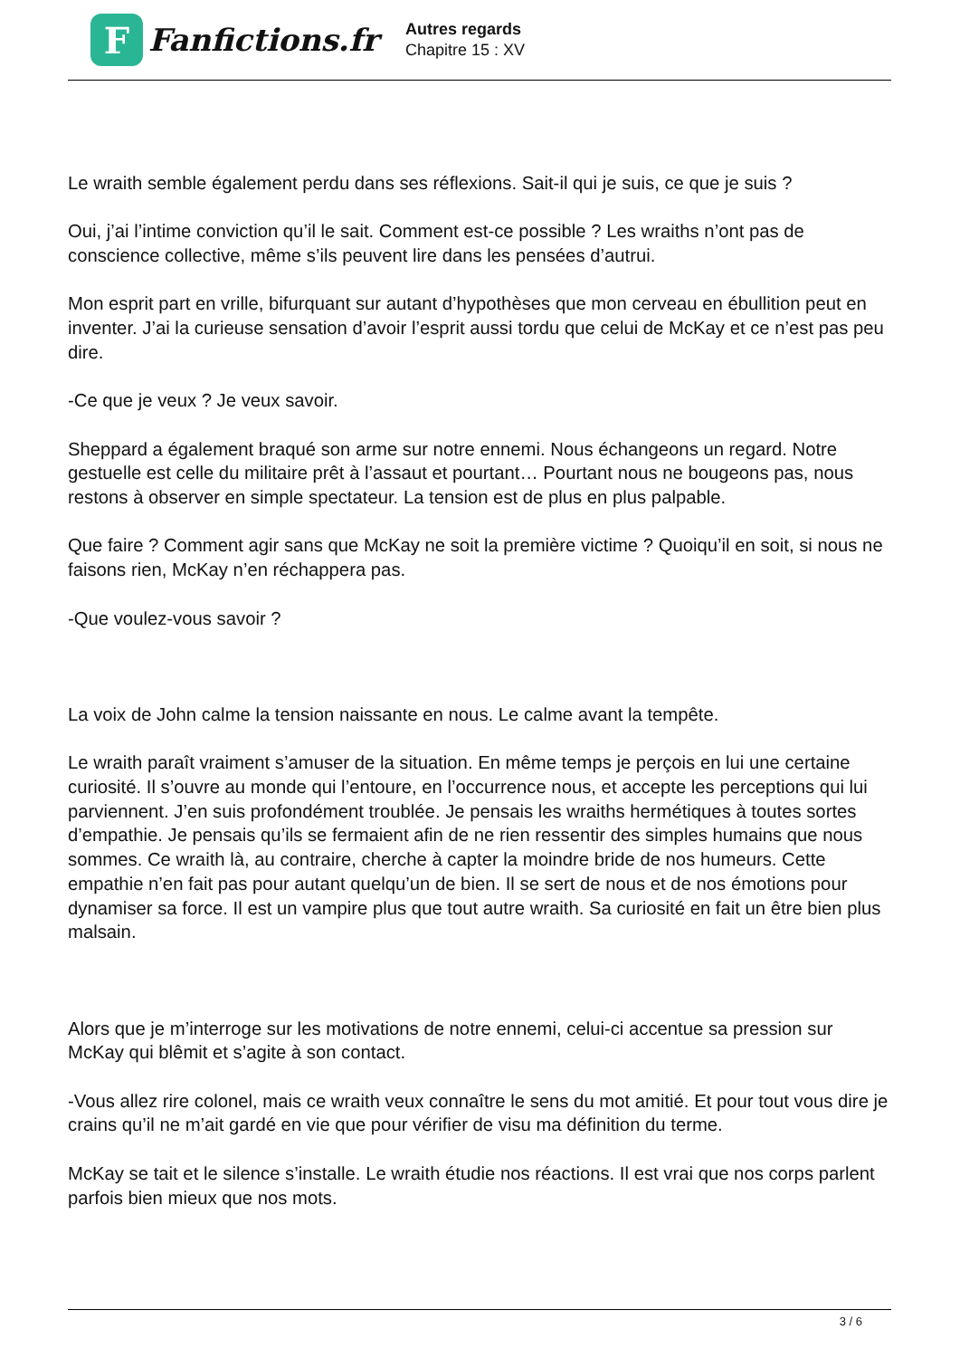F
Fanfictions.fr
Autres regards
Chapitre 15 : XV
Le wraith semble également perdu dans ses réflexions. Sait-il qui je suis, ce que je suis ?
Oui, j’ai l’intime conviction qu’il le sait. Comment est-ce possible ? Les wraiths n’ont pas de conscience collective, même s’ils peuvent lire dans les pensées d’autrui.
Mon esprit part en vrille, bifurquant sur autant d’hypothèses que mon cerveau en ébullition peut en inventer. J’ai la curieuse sensation d’avoir l’esprit aussi tordu que celui de McKay et ce n’est pas peu dire.
-Ce que je veux ? Je veux savoir.
Sheppard a également braqué son arme sur notre ennemi. Nous échangeons un regard. Notre gestuelle est celle du militaire prêt à l’assaut et pourtant… Pourtant nous ne bougeons pas, nous restons à observer en simple spectateur. La tension est de plus en plus palpable.
Que faire ? Comment agir sans que McKay ne soit la première victime ? Quoiqu’il en soit, si nous ne faisons rien, McKay n’en réchappera pas.
-Que voulez-vous savoir ?
La voix de John calme la tension naissante en nous. Le calme avant la tempête.
Le wraith paraît vraiment s’amuser de la situation. En même temps je perçois en lui une certaine curiosité. Il s’ouvre au monde qui l’entoure, en l’occurrence nous, et accepte les perceptions qui lui parviennent. J’en suis profondément troublée. Je pensais les wraiths hermétiques à toutes sortes d’empathie. Je pensais qu’ils se fermaient afin de ne rien ressentir des simples humains que nous sommes. Ce wraith là, au contraire, cherche à capter la moindre bride de nos humeurs. Cette empathie n’en fait pas pour autant quelqu’un de bien. Il se sert de nous et de nos émotions pour dynamiser sa force. Il est un vampire plus que tout autre wraith. Sa curiosité en fait un être bien plus malsain.
Alors que je m’interroge sur les motivations de notre ennemi, celui-ci accentue sa pression sur McKay qui blêmit et s’agite à son contact.
-Vous allez rire colonel, mais ce wraith veux connaître le sens du mot amitié. Et pour tout vous dire je crains qu’il ne m’ait gardé en vie que pour vérifier de visu ma définition du terme.
McKay se tait et le silence s’installe. Le wraith étudie nos réactions. Il est vrai que nos corps parlent parfois bien mieux que nos mots.
3 / 6